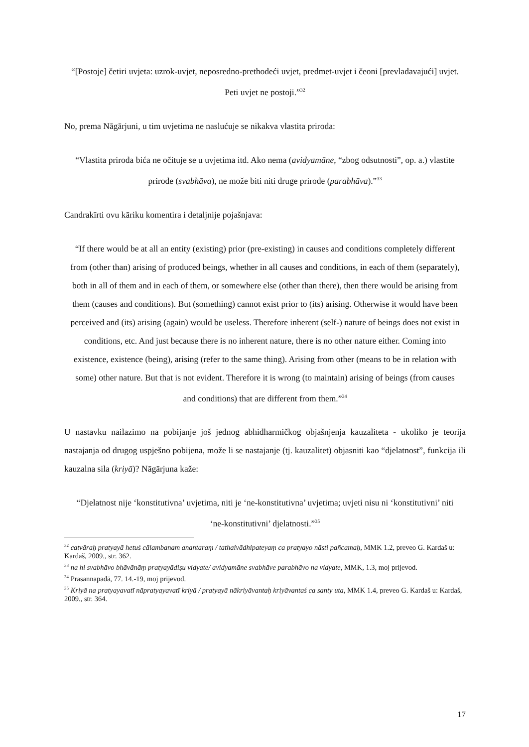“[Postoje] četiri uvjeta: uzrok-uvjet, neposredno-prethodeći uvjet, predmet-uvjet i čeoni [prevladavajući] uvjet. Peti uvjet ne postoji.”<sup>32</sup>
No, prema Nāgārjuni, u tim uvjetima ne naslućuje se nikakva vlastita priroda:
“Vlastita priroda bića ne očituje se u uvjetima itd. Ako nema (avidyamāne, “zbog odsutnosti”, op. a.) vlastite prirode (svabhāva), ne može biti niti druge prirode (parabhāva).”<sup>33</sup>
Candrakīrti ovu kāriku komentira i detaljnije pojašnjava:
“If there would be at all an entity (existing) prior (pre-existing) in causes and conditions completely different from (other than) arising of produced beings, whether in all causes and conditions, in each of them (separately), both in all of them and in each of them, or somewhere else (other than there), then there would be arising from them (causes and conditions). But (something) cannot exist prior to (its) arising. Otherwise it would have been perceived and (its) arising (again) would be useless. Therefore inherent (self-) nature of beings does not exist in conditions, etc. And just because there is no inherent nature, there is no other nature either. Coming into existence, existence (being), arising (refer to the same thing). Arising from other (means to be in relation with some) other nature. But that is not evident. Therefore it is wrong (to maintain) arising of beings (from causes and conditions) that are different from them.”<sup>34</sup>
U nastavku nailazimo na pobijanje još jednog abhidharmičkog objašnjenja kauzaliteta - ukoliko je teorija nastajanja od drugog uspješno pobijena, može li se nastajanje (tj. kauzalitet) objasniti kao “djelatnost”, funkcija ili kauzalna sila (kriyā)? Nāgārjuna kaže:
“Djelatnost nije ‘konstitutivna’ uvjetima, niti je ‘ne-konstitutivna’ uvjetima; uvjeti nisu ni ‘konstitutivni’ niti ‘ne-konstitutivni’ djelatnosti.”<sup>35</sup>
<sup>32</sup> catvāraḥ pratyayā hetuś cālambanam anantaraṃ / tathaivādhipateyaṃ ca pratyayo nāsti pañcamaḥ, MMK 1.2, preveo G. Kardaš u: Kardaš, 2009., str. 362.
<sup>33</sup> na hi svabhāvo bhāvānāṃ pratyayādiṣu vidyate/ avidyamāne svabhāve parabhāvo na vidyate, MMK, 1.3, moj prijevod.
<sup>34</sup> Prasannapadā, 77. 14.-19, moj prijevod.
<sup>35</sup> Kriyā na pratyayavatī nāpratyayavatī kriyā / pratyayā nākriyāvantaḥ kriyāvantaś ca santy uta, MMK 1.4, preveo G. Kardaš u: Kardaš, 2009., str. 364.
17